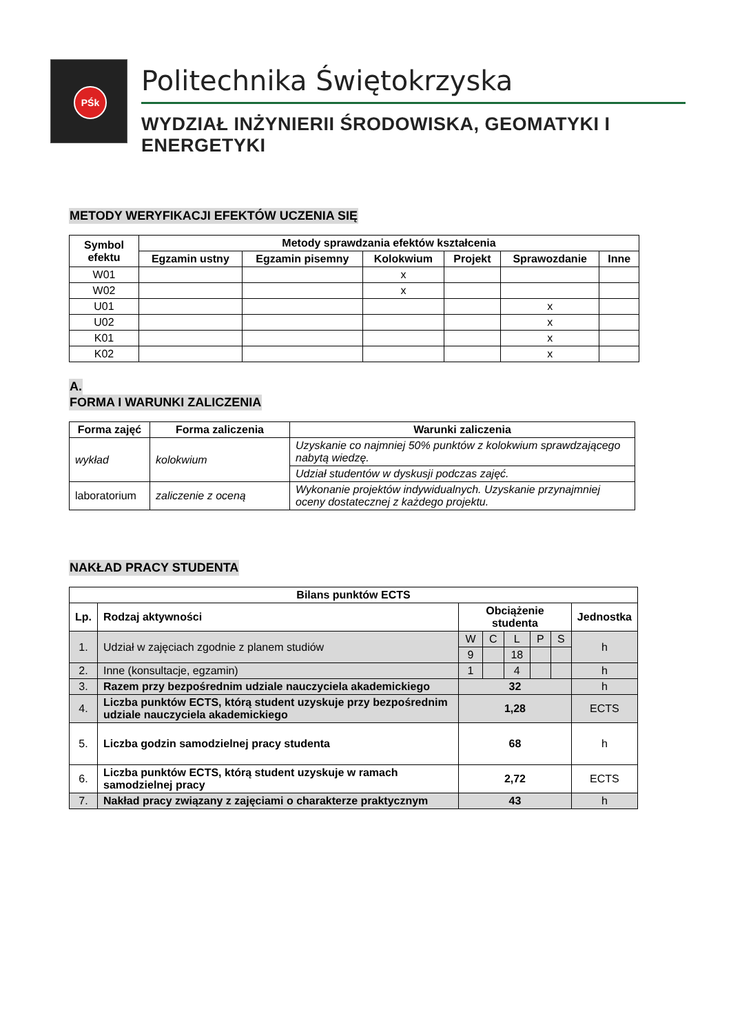PŚk
Politechnika Świętokrzyska
WYDZIAŁ INŻYNIERII ŚRODOWISKA, GEOMATYKI I ENERGETYKI
METODY WERYFIKACJI EFEKTÓW UCZENIA SIĘ
| Symbol efektu | Metody sprawdzania efektów kształcenia | | | | | |
| --- | --- | --- | --- | --- | --- | --- |
| | Egzamin ustny | Egzamin pisemny | Kolokwium | Projekt | Sprawozdanie | Inne |
| W01 | | | x | | | |
| W02 | | | x | | | |
| U01 | | | | | x | |
| U02 | | | | | x | |
| K01 | | | | | x | |
| K02 | | | | | x | |
A.
FORMA I WARUNKI ZALICZENIA
| Forma zajęć | Forma zaliczenia | Warunki zaliczenia |
| --- | --- | --- |
| wykład | kolokwium | Uzyskanie co najmniej 50% punktów z kolokwium sprawdzającego nabytą wiedzę. |
| | | Udział studentów w dyskusji podczas zajęć. |
| laboratorium | zaliczenie z oceną | Wykonanie projektów indywidualnych. Uzyskanie przynajmniej oceny dostatecznej z każdego projektu. |
NAKŁAD PRACY STUDENTA
| Bilans punktów ECTS | | | | | | | |
| --- | --- | --- | --- | --- | --- | --- | --- |
| Lp. | Rodzaj aktywności | Obciążenie studenta | | | | | Jednostka |
| 1. | Udział w zajęciach zgodnie z planem studiów | W | C | L | P | S | h |
| | | 9 | | 18 | | | |
| 2. | Inne (konsultacje, egzamin) | 1 | | 4 | | | h |
| 3. | Razem przy bezpośrednim udziale nauczyciela akademickiego | 32 | | | | | h |
| 4. | Liczba punktów ECTS, którą student uzyskuje przy bezpośrednim udziale nauczyciela akademickiego | 1,28 | | | | | ECTS |
| 5. | Liczba godzin samodzielnej pracy studenta | 68 | | | | | h |
| 6. | Liczba punktów ECTS, którą student uzyskuje w ramach samodzielnej pracy | 2,72 | | | | | ECTS |
| 7. | Nakład pracy związany z zajęciami o charakterze praktycznym | 43 | | | | | h |